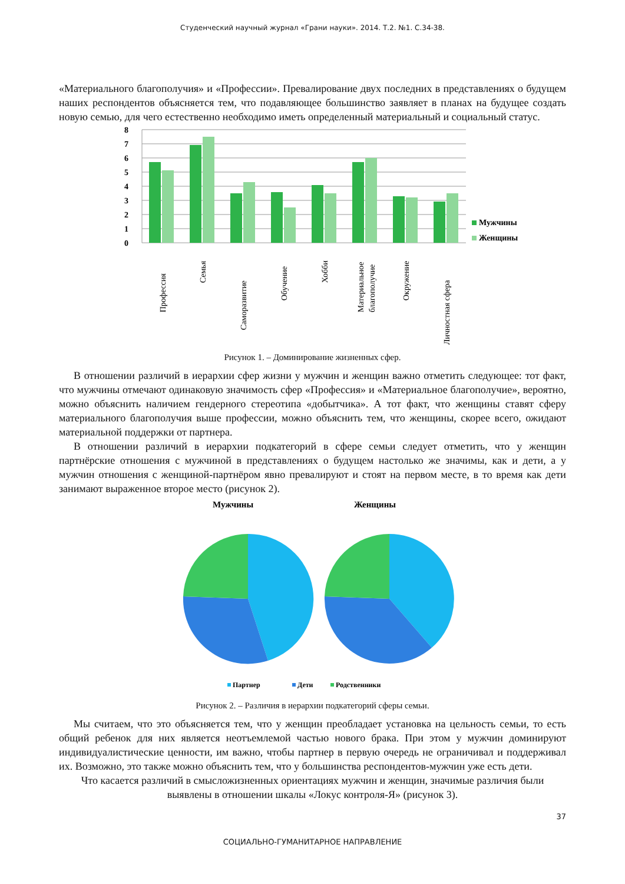Студенческий научный журнал «Грани науки». 2014. Т.2. №1. С.34-38.
«Материального благополучия» и «Профессии». Превалирование двух последних в представлениях о будущем наших респондентов объясняется тем, что подавляющее большинство заявляет в планах на будущее создать новую семью, для чего естественно необходимо иметь определенный материальный и социальный статус.
8
7
6
5
4
3
2
1
0
Мужчины
Женщины
Профессия
Семья
Саморазвитие
Обучение
Хобби
Материальное
благополучие
Окружение
Личностная сфера
Рисунок 1. – Доминирование жизненных сфер.
В отношении различий в иерархии сфер жизни у мужчин и женщин важно отметить следующее: тот факт, что мужчины отмечают одинаковую значимость сфер «Профессия» и «Материальное благополучие», вероятно, можно объяснить наличием гендерного стереотипа «добытчика». А тот факт, что женщины ставят сферу материального благополучия выше профессии, можно объяснить тем, что женщины, скорее всего, ожидают материальной поддержки от партнера.
В отношении различий в иерархии подкатегорий в сфере семьи следует отметить, что у женщин партнёрские отношения с мужчиной в представлениях о будущем настолько же значимы, как и дети, а у мужчин отношения с женщиной-партнёром явно превалируют и стоят на первом месте, в то время как дети занимают выраженное второе место (рисунок 2).
Мужчины
Женщины
Партнер
Дети
Родственники
Рисунок 2. – Различия в иерархии подкатегорий сферы семьи.
Мы считаем, что это объясняется тем, что у женщин преобладает установка на цельность семьи, то есть общий ребенок для них является неотъемлемой частью нового брака. При этом у мужчин доминируют индивидуалистические ценности, им важно, чтобы партнер в первую очередь не ограничивал и поддерживал их. Возможно, это также можно объяснить тем, что у большинства респондентов-мужчин уже есть дети.
Что касается различий в смысложизненных ориентациях мужчин и женщин, значимые различия были выявлены в отношении шкалы «Локус контроля-Я» (рисунок 3).
37
СОЦИАЛЬНО-ГУМАНИТАРНОЕ НАПРАВЛЕНИЕ